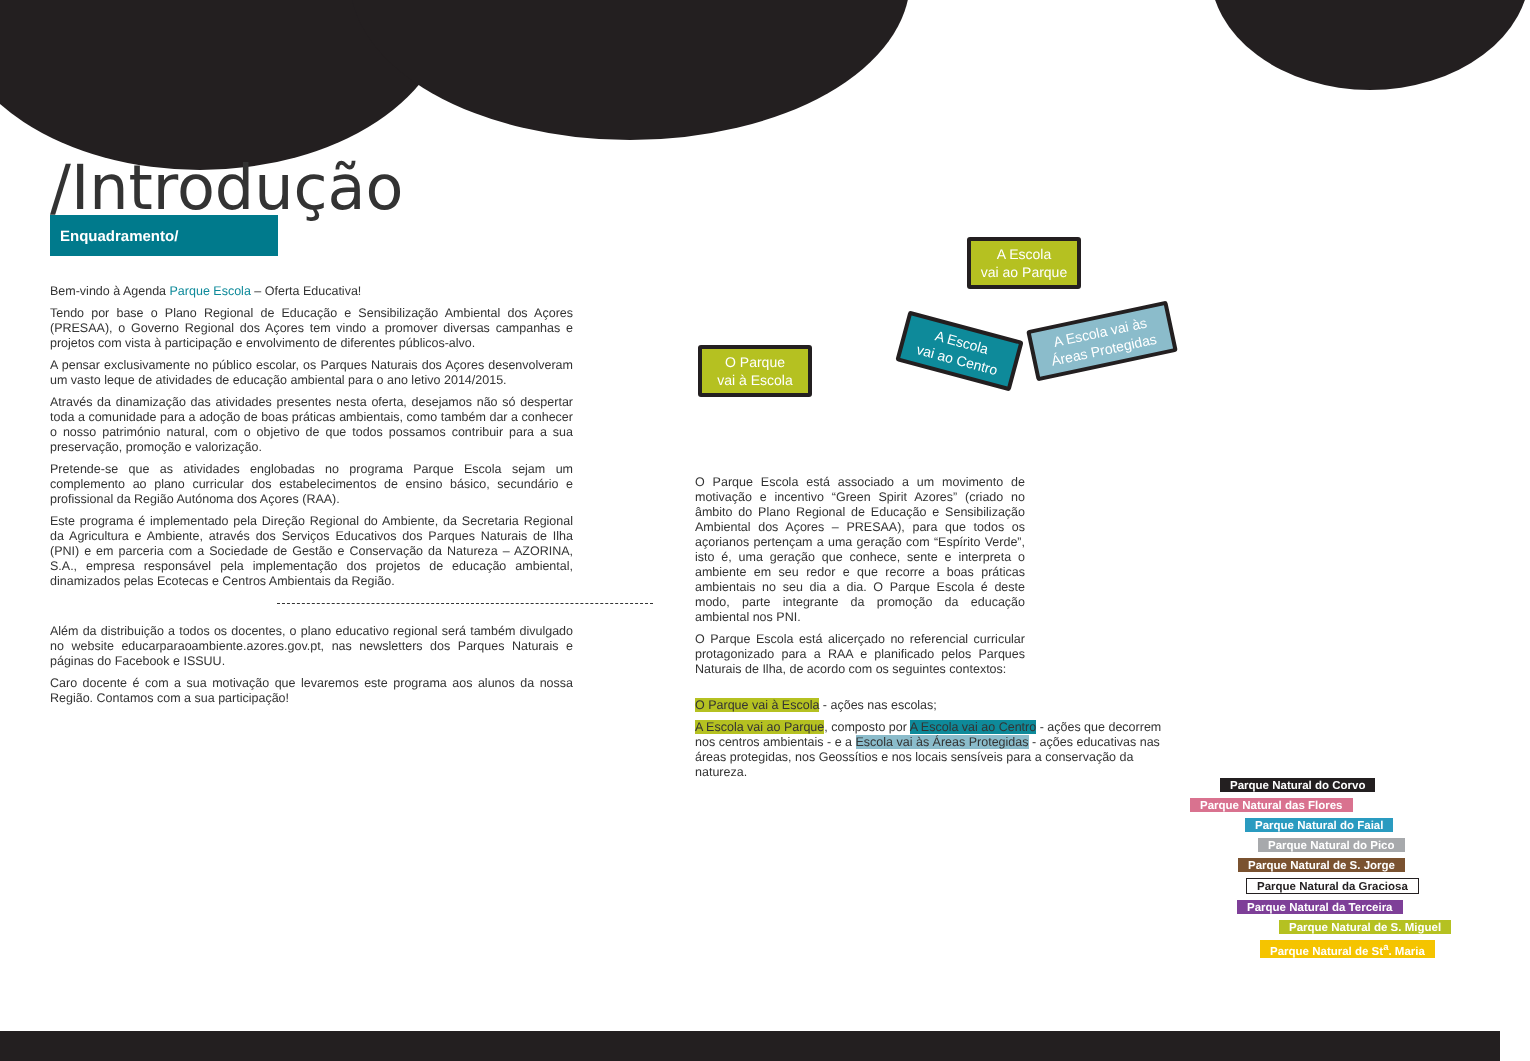/Introdução
Enquadramento/
Bem-vindo à Agenda Parque Escola – Oferta Educativa!
Tendo por base o Plano Regional de Educação e Sensibilização Ambiental dos Açores (PRESAA), o Governo Regional dos Açores tem vindo a promover diversas campanhas e projetos com vista à participação e envolvimento de diferentes públicos-alvo.
A pensar exclusivamente no público escolar, os Parques Naturais dos Açores desenvolveram um vasto leque de atividades de educação ambiental para o ano letivo 2014/2015.
Através da dinamização das atividades presentes nesta oferta, desejamos não só despertar toda a comunidade para a adoção de boas práticas ambientais, como também dar a conhecer o nosso património natural, com o objetivo de que todos possamos contribuir para a sua preservação, promoção e valorização.
Pretende-se que as atividades englobadas no programa Parque Escola sejam um complemento ao plano curricular dos estabelecimentos de ensino básico, secundário e profissional da Região Autónoma dos Açores (RAA).
Este programa é implementado pela Direção Regional do Ambiente, da Secretaria Regional da Agricultura e Ambiente, através dos Serviços Educativos dos Parques Naturais de Ilha (PNI) e em parceria com a Sociedade de Gestão e Conservação da Natureza – AZORINA, S.A., empresa responsável pela implementação dos projetos de educação ambiental, dinamizados pelas Ecotecas e Centros Ambientais da Região.
Além da distribuição a todos os docentes, o plano educativo regional será também divulgado no website educarparaoambiente.azores.gov.pt, nas newsletters dos Parques Naturais e páginas do Facebook e ISSUU.
Caro docente é com a sua motivação que levaremos este programa aos alunos da nossa Região. Contamos com a sua participação!
O Parque
vai à Escola
A Escola
vai ao Parque
A Escola
vai ao Centro
A Escola vai às
Áreas Protegidas
O Parque Escola está associado a um movimento de motivação e incentivo “Green Spirit Azores” (criado no âmbito do Plano Regional de Educação e Sensibilização Ambiental dos Açores – PRESAA), para que todos os açorianos pertençam a uma geração com “Espírito Verde”, isto é, uma geração que conhece, sente e interpreta o ambiente em seu redor e que recorre a boas práticas ambientais no seu dia a dia. O Parque Escola é deste modo, parte integrante da promoção da educação ambiental nos PNI.
O Parque Escola está alicerçado no referencial curricular protagonizado para a RAA e planificado pelos Parques Naturais de Ilha, de acordo com os seguintes contextos:
O Parque vai à Escola - ações nas escolas;
A Escola vai ao Parque, composto por A Escola vai ao Centro - ações que decorrem nos centros ambientais - e a Escola vai às Áreas Protegidas - ações educativas nas áreas protegidas, nos Geossítios e nos locais sensíveis para a conservação da natureza.
Parque Natural do Corvo
Parque Natural das Flores
Parque Natural do Faial
Parque Natural do Pico
Parque Natural de S. Jorge
Parque Natural da Graciosa
Parque Natural da Terceira
Parque Natural de S. Miguel
Parque Natural de St<sup>a</sup>. Maria